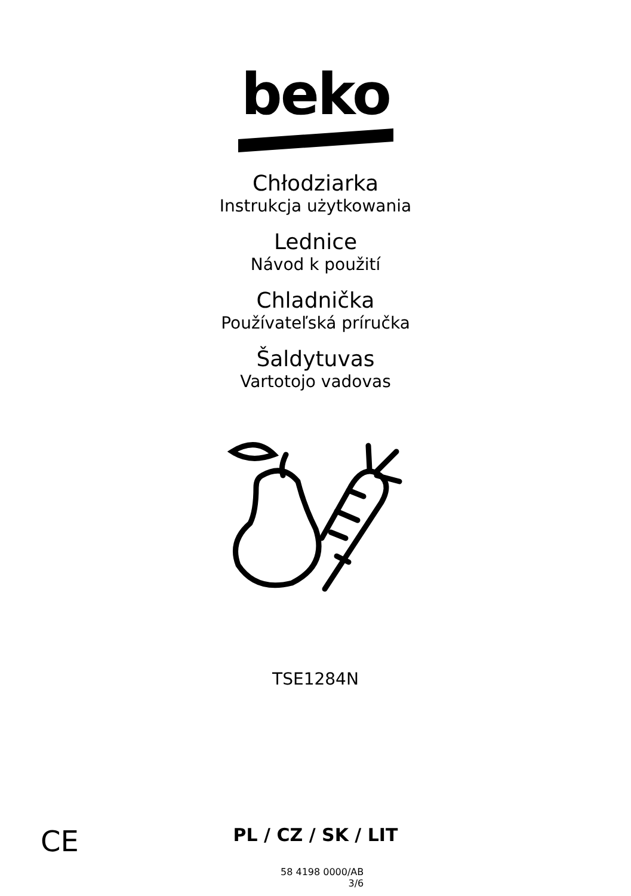beko
Chłodziarka
Instrukcja użytkowania
Lednice
Návod k použití
Chladnička
Používateľská príručka
Šaldytuvas
Vartotojo vadovas
TSE1284N
CE
PL / CZ / SK / LIT
58 4198 0000/AB
3/6